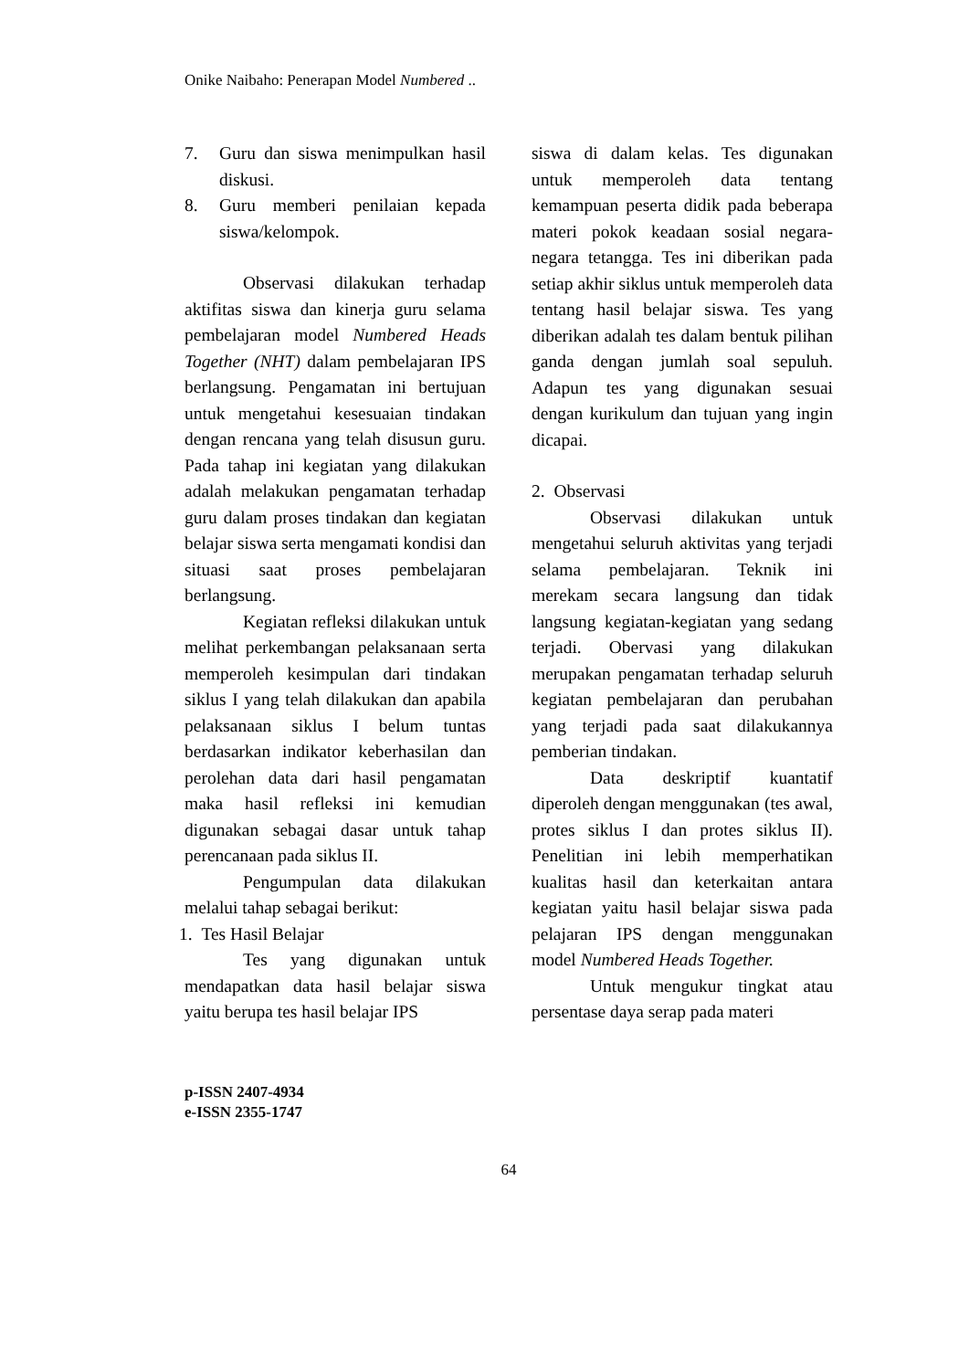Onike Naibaho: Penerapan Model Numbered ..
7. Guru dan siswa menimpulkan hasil diskusi.
8. Guru memberi penilaian kepada siswa/kelompok.
Observasi dilakukan terhadap aktifitas siswa dan kinerja guru selama pembelajaran model Numbered Heads Together (NHT) dalam pembelajaran IPS berlangsung. Pengamatan ini bertujuan untuk mengetahui kesesuaian tindakan dengan rencana yang telah disusun guru. Pada tahap ini kegiatan yang dilakukan adalah melakukan pengamatan terhadap guru dalam proses tindakan dan kegiatan belajar siswa serta mengamati kondisi dan situasi saat proses pembelajaran berlangsung.
Kegiatan refleksi dilakukan untuk melihat perkembangan pelaksanaan serta memperoleh kesimpulan dari tindakan siklus I yang telah dilakukan dan apabila pelaksanaan siklus I belum tuntas berdasarkan indikator keberhasilan dan perolehan data dari hasil pengamatan maka hasil refleksi ini kemudian digunakan sebagai dasar untuk tahap perencanaan pada siklus II.
Pengumpulan data dilakukan melalui tahap sebagai berikut:
1. Tes Hasil Belajar
Tes yang digunakan untuk mendapatkan data hasil belajar siswa yaitu berupa tes hasil belajar IPS
siswa di dalam kelas. Tes digunakan untuk memperoleh data tentang kemampuan peserta didik pada beberapa materi pokok keadaan sosial negara-negara tetangga. Tes ini diberikan pada setiap akhir siklus untuk memperoleh data tentang hasil belajar siswa. Tes yang diberikan adalah tes dalam bentuk pilihan ganda dengan jumlah soal sepuluh. Adapun tes yang digunakan sesuai dengan kurikulum dan tujuan yang ingin dicapai.
2. Observasi
Observasi dilakukan untuk mengetahui seluruh aktivitas yang terjadi selama pembelajaran. Teknik ini merekam secara langsung dan tidak langsung kegiatan-kegiatan yang sedang terjadi. Obervasi yang dilakukan merupakan pengamatan terhadap seluruh kegiatan pembelajaran dan perubahan yang terjadi pada saat dilakukannya pemberian tindakan.
Data deskriptif kuantatif diperoleh dengan menggunakan (tes awal, protes siklus I dan protes siklus II). Penelitian ini lebih memperhatikan kualitas hasil dan keterkaitan antara kegiatan yaitu hasil belajar siswa pada pelajaran IPS dengan menggunakan model Numbered Heads Together.
Untuk mengukur tingkat atau persentase daya serap pada materi
p-ISSN 2407-4934
e-ISSN 2355-1747
64